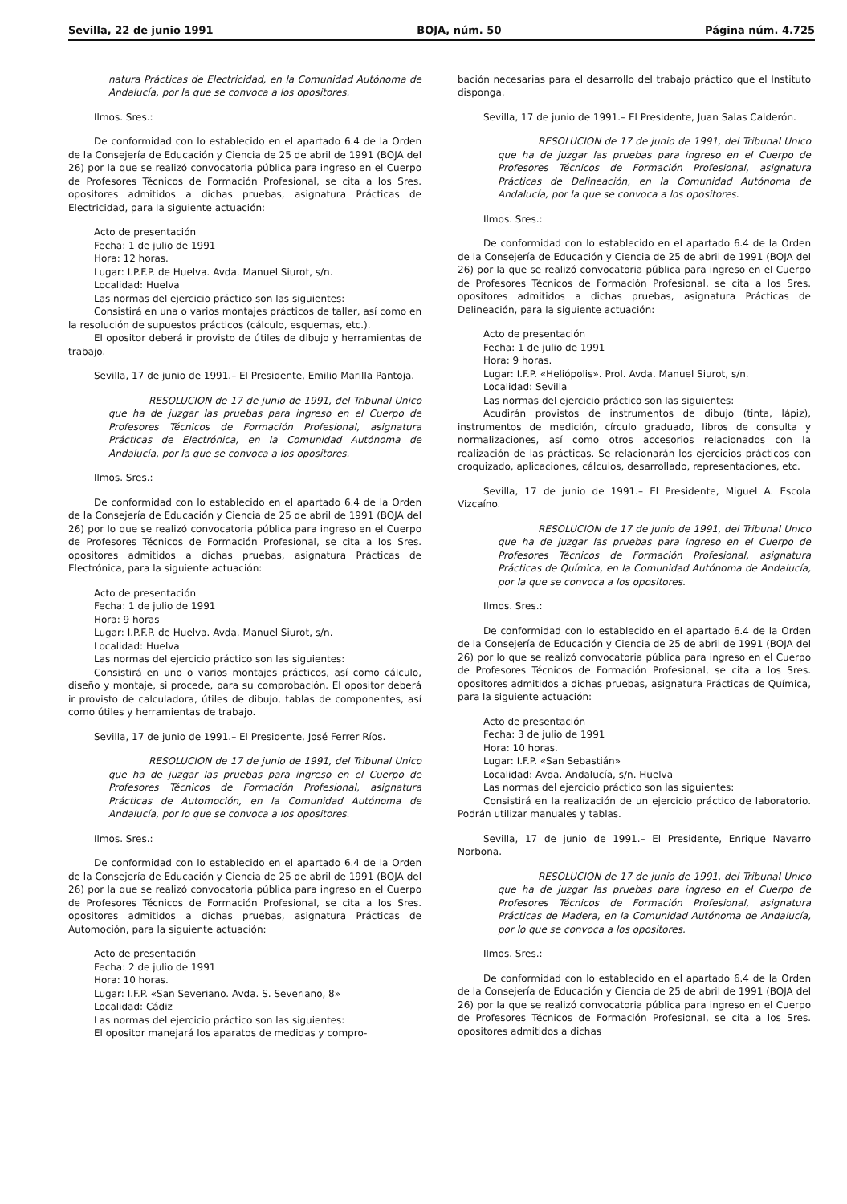Sevilla, 22 de junio 1991 BOJA, núm. 50 Página núm. 4.725
natura Prácticas de Electricidad, en la Comunidad Autónoma de Andalucía, por la que se convoca a los opositores.
Ilmos. Sres.:
De conformidad con lo establecido en el apartado 6.4 de la Orden de la Consejería de Educación y Ciencia de 25 de abril de 1991 (BOJA del 26) por la que se realizó convocatoria pública para ingreso en el Cuerpo de Profesores Técnicos de Formación Profesional, se cita a los Sres. opositores admitidos a dichas pruebas, asignatura Prácticas de Electricidad, para la siguiente actuación:
Acto de presentación
Fecha: 1 de julio de 1991
Hora: 12 horas.
Lugar: I.P.F.P. de Huelva. Avda. Manuel Siurot, s/n.
Localidad: Huelva
Las normas del ejercicio práctico son las siguientes:
Consistirá en una o varios montajes prácticos de taller, así como en la resolución de supuestos prácticos (cálculo, esquemas, etc.).
El opositor deberá ir provisto de útiles de dibujo y herramientas de trabajo.
Sevilla, 17 de junio de 1991.– El Presidente, Emilio Marilla Pantoja.
RESOLUCION de 17 de junio de 1991, del Tribunal Unico que ha de juzgar las pruebas para ingreso en el Cuerpo de Profesores Técnicos de Formación Profesional, asignatura Prácticas de Electrónica, en la Comunidad Autónoma de Andalucía, por la que se convoca a los opositores.
Ilmos. Sres.:
De conformidad con lo establecido en el apartado 6.4 de la Orden de la Consejería de Educación y Ciencia de 25 de abril de 1991 (BOJA del 26) por lo que se realizó convocatoria pública para ingreso en el Cuerpo de Profesores Técnicos de Formación Profesional, se cita a los Sres. opositores admitidos a dichas pruebas, asignatura Prácticas de Electrónica, para la siguiente actuación:
Acto de presentación
Fecha: 1 de julio de 1991
Hora: 9 horas
Lugar: I.P.F.P. de Huelva. Avda. Manuel Siurot, s/n.
Localidad: Huelva
Las normas del ejercicio práctico son las siguientes:
Consistirá en uno o varios montajes prácticos, así como cálculo, diseño y montaje, si procede, para su comprobación. El opositor deberá ir provisto de calculadora, útiles de dibujo, tablas de componentes, así como útiles y herramientas de trabajo.
Sevilla, 17 de junio de 1991.– El Presidente, José Ferrer Ríos.
RESOLUCION de 17 de junio de 1991, del Tribunal Unico que ha de juzgar las pruebas para ingreso en el Cuerpo de Profesores Técnicos de Formación Profesional, asignatura Prácticas de Automoción, en la Comunidad Autónoma de Andalucía, por lo que se convoca a los opositores.
Ilmos. Sres.:
De conformidad con lo establecido en el apartado 6.4 de la Orden de la Consejería de Educación y Ciencia de 25 de abril de 1991 (BOJA del 26) por la que se realizó convocatoria pública para ingreso en el Cuerpo de Profesores Técnicos de Formación Profesional, se cita a los Sres. opositores admitidos a dichas pruebas, asignatura Prácticas de Automoción, para la siguiente actuación:
Acto de presentación
Fecha: 2 de julio de 1991
Hora: 10 horas.
Lugar: I.F.P. «San Severiano. Avda. S. Severiano, 8»
Localidad: Cádiz
Las normas del ejercicio práctico son las siguientes:
El opositor manejará los aparatos de medidas y compro-
bación necesarias para el desarrollo del trabajo práctico que el Instituto disponga.
Sevilla, 17 de junio de 1991.– El Presidente, Juan Salas Calderón.
RESOLUCION de 17 de junio de 1991, del Tribunal Unico que ha de juzgar las pruebas para ingreso en el Cuerpo de Profesores Técnicos de Formación Profesional, asignatura Prácticas de Delineación, en la Comunidad Autónoma de Andalucía, por la que se convoca a los opositores.
Ilmos. Sres.:
De conformidad con lo establecido en el apartado 6.4 de la Orden de la Consejería de Educación y Ciencia de 25 de abril de 1991 (BOJA del 26) por la que se realizó convocatoria pública para ingreso en el Cuerpo de Profesores Técnicos de Formación Profesional, se cita a los Sres. opositores admitidos a dichas pruebas, asignatura Prácticas de Delineación, para la siguiente actuación:
Acto de presentación
Fecha: 1 de julio de 1991
Hora: 9 horas.
Lugar: I.F.P. «Heliópolis». Prol. Avda. Manuel Siurot, s/n.
Localidad: Sevilla
Las normas del ejercicio práctico son las siguientes:
Acudirán provistos de instrumentos de dibujo (tinta, lápiz), instrumentos de medición, círculo graduado, libros de consulta y normalizaciones, así como otros accesorios relacionados con la realización de las prácticas. Se relacionarán los ejercicios prácticos con croquizado, aplicaciones, cálculos, desarrollado, representaciones, etc.
Sevilla, 17 de junio de 1991.– El Presidente, Miguel A. Escola Vizcaíno.
RESOLUCION de 17 de junio de 1991, del Tribunal Unico que ha de juzgar las pruebas para ingreso en el Cuerpo de Profesores Técnicos de Formación Profesional, asignatura Prácticas de Química, en la Comunidad Autónoma de Andalucía, por la que se convoca a los opositores.
Ilmos. Sres.:
De conformidad con lo establecido en el apartado 6.4 de la Orden de la Consejería de Educación y Ciencia de 25 de abril de 1991 (BOJA del 26) por lo que se realizó convocatoria pública para ingreso en el Cuerpo de Profesores Técnicos de Formación Profesional, se cita a los Sres. opositores admitidos a dichas pruebas, asignatura Prácticas de Química, para la siguiente actuación:
Acto de presentación
Fecha: 3 de julio de 1991
Hora: 10 horas.
Lugar: I.F.P. «San Sebastián»
Localidad: Avda. Andalucía, s/n. Huelva
Las normas del ejercicio práctico son las siguientes:
Consistirá en la realización de un ejercicio práctico de laboratorio. Podrán utilizar manuales y tablas.
Sevilla, 17 de junio de 1991.– El Presidente, Enrique Navarro Norbona.
RESOLUCION de 17 de junio de 1991, del Tribunal Unico que ha de juzgar las pruebas para ingreso en el Cuerpo de Profesores Técnicos de Formación Profesional, asignatura Prácticas de Madera, en la Comunidad Autónoma de Andalucía, por lo que se convoca a los opositores.
Ilmos. Sres.:
De conformidad con lo establecido en el apartado 6.4 de la Orden de la Consejería de Educación y Ciencia de 25 de abril de 1991 (BOJA del 26) por la que se realizó convocatoria pública para ingreso en el Cuerpo de Profesores Técnicos de Formación Profesional, se cita a los Sres. opositores admitidos a dichas